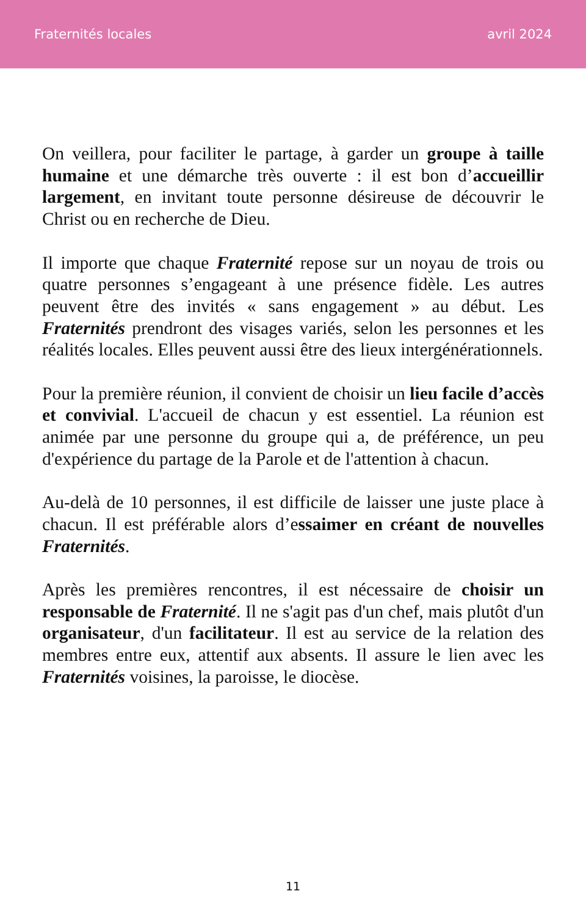Fraternités locales avril 2024
On veillera, pour faciliter le partage, à garder un groupe à taille humaine et une démarche très ouverte : il est bon d’accueillir largement, en invitant toute personne désireuse de découvrir le Christ ou en recherche de Dieu.
Il importe que chaque Fraternité repose sur un noyau de trois ou quatre personnes s’engageant à une présence fidèle. Les autres peuvent être des invités « sans engagement » au début. Les Fraternités prendront des visages variés, selon les personnes et les réalités locales. Elles peuvent aussi être des lieux intergénérationnels.
Pour la première réunion, il convient de choisir un lieu facile d’accès et convivial. L'accueil de chacun y est essentiel. La réunion est animée par une personne du groupe qui a, de préférence, un peu d'expérience du partage de la Parole et de l'attention à chacun.
Au-delà de 10 personnes, il est difficile de laisser une juste place à chacun. Il est préférable alors d’essaimer en créant de nouvelles Fraternités.
Après les premières rencontres, il est nécessaire de choisir un responsable de Fraternité. Il ne s'agit pas d'un chef, mais plutôt d'un organisateur, d'un facilitateur. Il est au service de la relation des membres entre eux, attentif aux absents. Il assure le lien avec les Fraternités voisines, la paroisse, le diocèse.
11